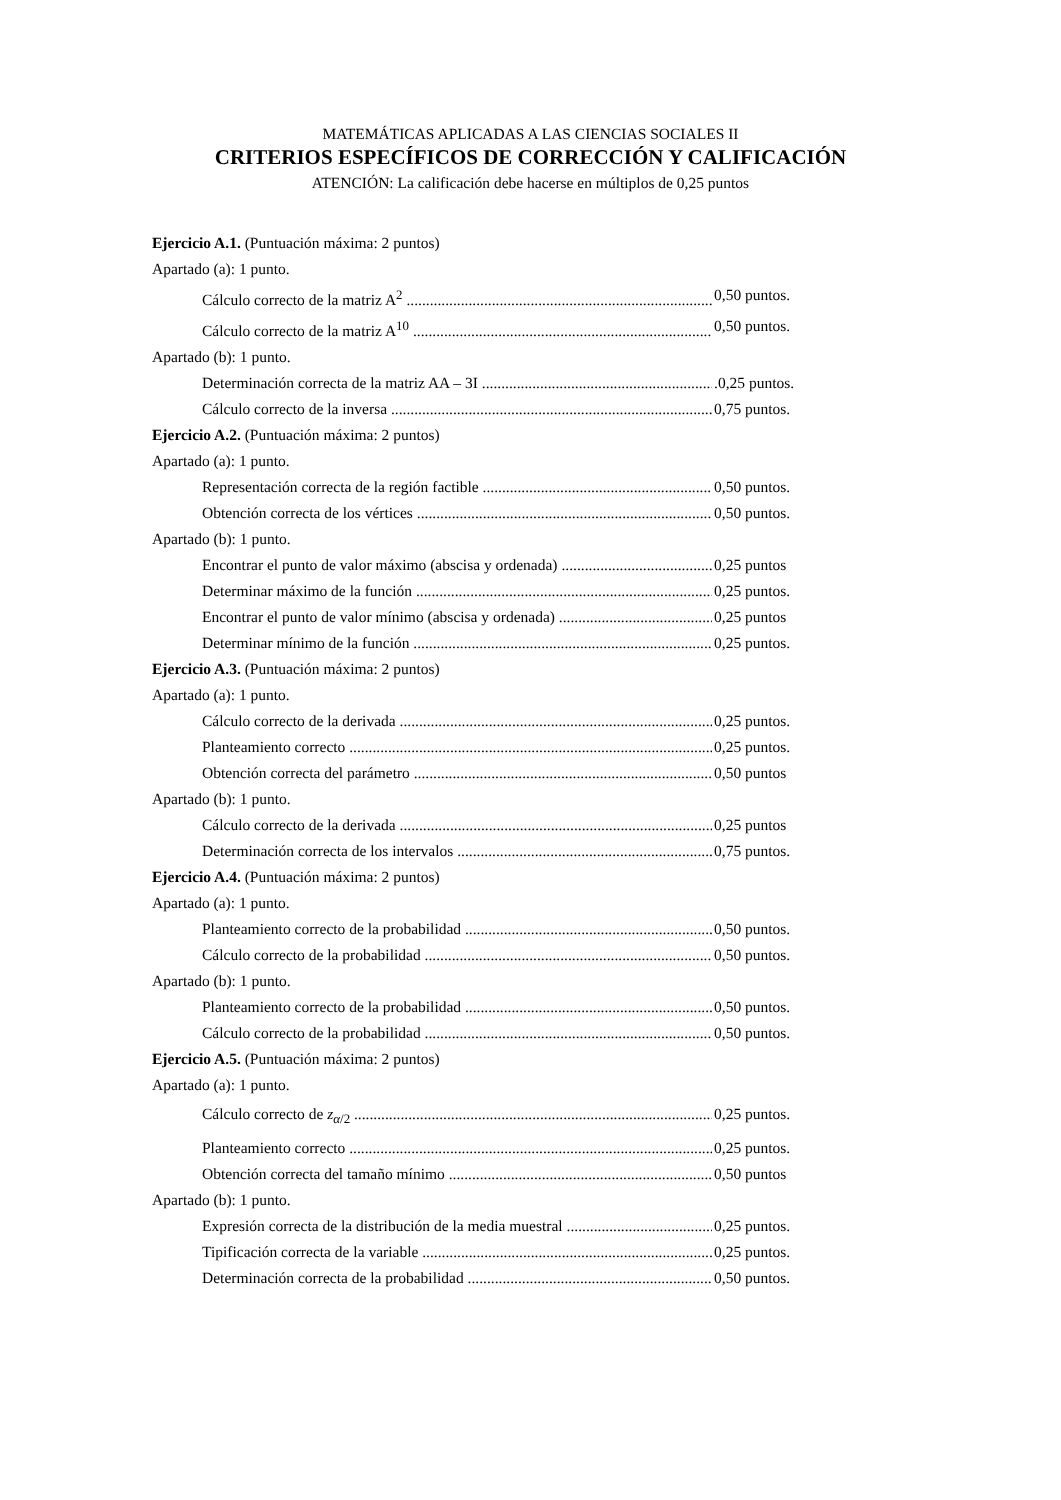MATEMÁTICAS APLICADAS A LAS CIENCIAS SOCIALES II
CRITERIOS ESPECÍFICOS DE CORRECCIÓN Y CALIFICACIÓN
ATENCIÓN: La calificación debe hacerse en múltiplos de 0,25 puntos
Ejercicio A.1. (Puntuación máxima: 2 puntos)
Apartado (a): 1 punto.
Cálculo correcto de la matriz A<sup>2</sup> 0,50 puntos.
Cálculo correcto de la matriz A<sup>10</sup> 0,50 puntos.
Apartado (b): 1 punto.
Determinación correcta de la matriz AA – 3I.0,25 puntos.
Cálculo correcto de la inversa 0,75 puntos.
Ejercicio A.2. (Puntuación máxima: 2 puntos)
Apartado (a): 1 punto.
Representación correcta de la región factible 0,50 puntos.
Obtención correcta de los vértices 0,50 puntos.
Apartado (b): 1 punto.
Encontrar el punto de valor máximo (abscisa y ordenada) 0,25 puntos
Determinar máximo de la función 0,25 puntos.
Encontrar el punto de valor mínimo (abscisa y ordenada) 0,25 puntos
Determinar mínimo de la función 0,25 puntos.
Ejercicio A.3. (Puntuación máxima: 2 puntos)
Apartado (a): 1 punto.
Cálculo correcto de la derivada 0,25 puntos.
Planteamiento correcto 0,25 puntos.
Obtención correcta del parámetro 0,50 puntos
Apartado (b): 1 punto.
Cálculo correcto de la derivada 0,25 puntos
Determinación correcta de los intervalos 0,75 puntos.
Ejercicio A.4. (Puntuación máxima: 2 puntos)
Apartado (a): 1 punto.
Planteamiento correcto de la probabilidad 0,50 puntos.
Cálculo correcto de la probabilidad 0,50 puntos.
Apartado (b): 1 punto.
Planteamiento correcto de la probabilidad 0,50 puntos.
Cálculo correcto de la probabilidad 0,50 puntos.
Ejercicio A.5. (Puntuación máxima: 2 puntos)
Apartado (a): 1 punto.
Cálculo correcto de z<sub>α/2</sub> 0,25 puntos.
Planteamiento correcto 0,25 puntos.
Obtención correcta del tamaño mínimo 0,50 puntos
Apartado (b): 1 punto.
Expresión correcta de la distribución de la media muestral 0,25 puntos.
Tipificación correcta de la variable 0,25 puntos.
Determinación correcta de la probabilidad 0,50 puntos.